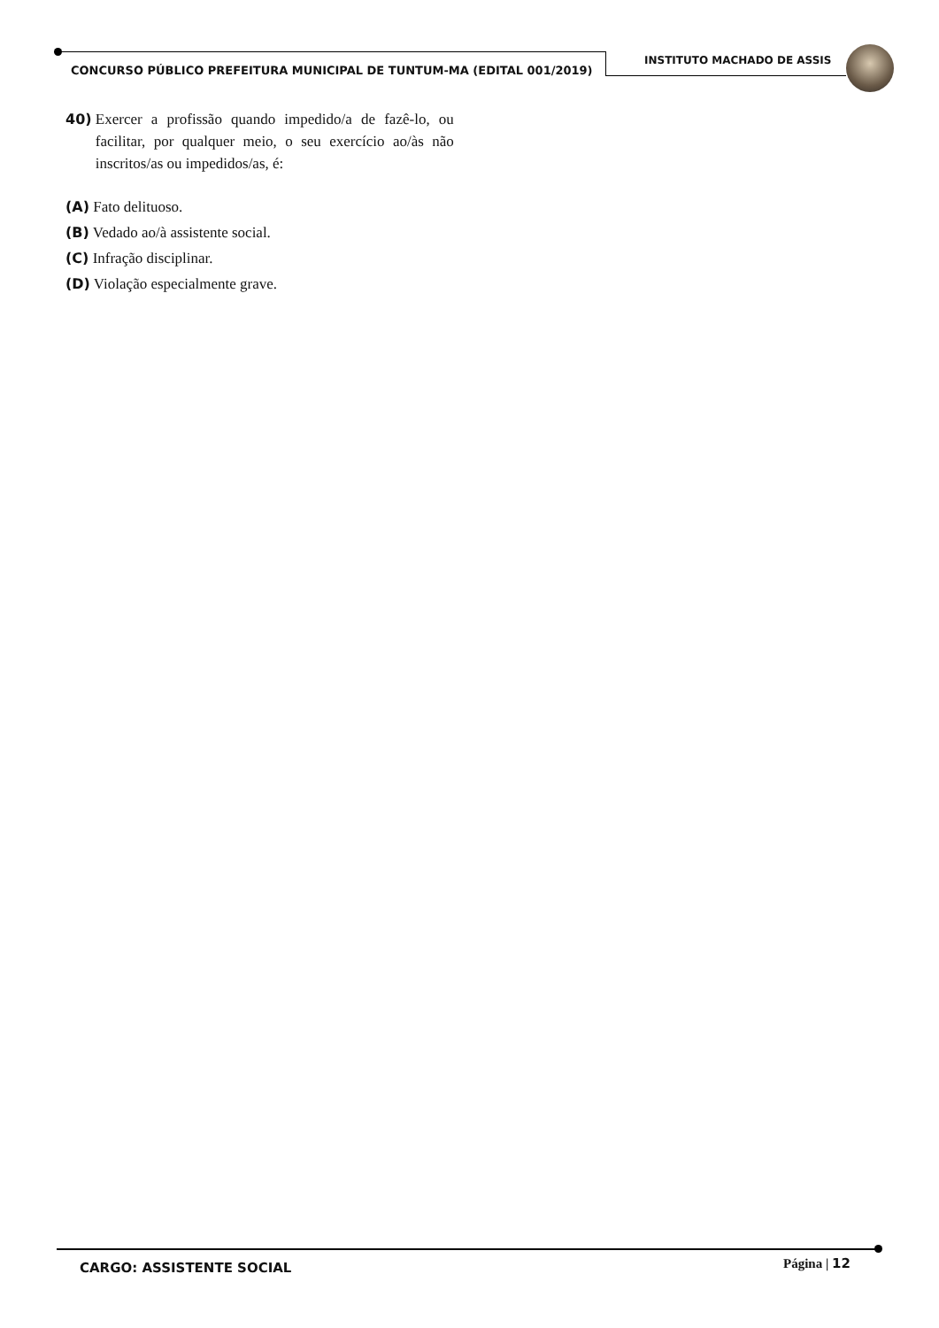INSTITUTO MACHADO DE ASSIS
CONCURSO PÚBLICO PREFEITURA MUNICIPAL DE TUNTUM-MA (EDITAL 001/2019)
40) Exercer a profissão quando impedido/a de fazê-lo, ou facilitar, por qualquer meio, o seu exercício ao/às não inscritos/as ou impedidos/as, é:
(A) Fato delituoso.
(B) Vedado ao/à assistente social.
(C) Infração disciplinar.
(D) Violação especialmente grave.
CARGO: ASSISTENTE SOCIAL Página | 12